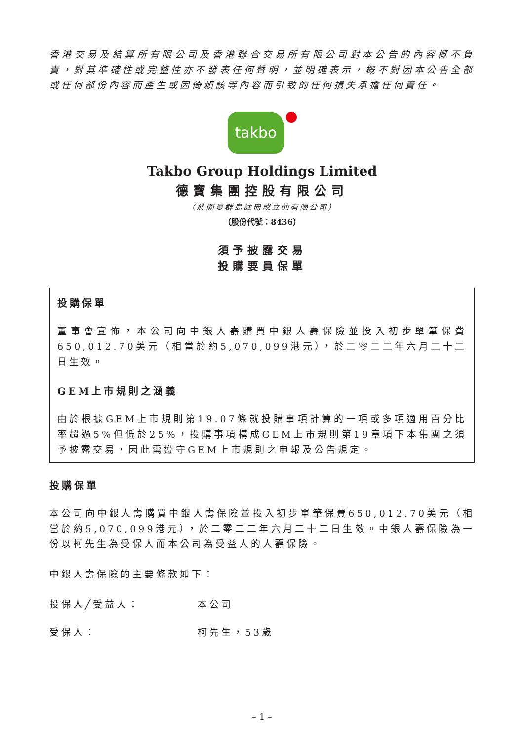香港交易及結算所有限公司及香港聯合交易所有限公司對本公告的內容概不負責，對其準確性或完整性亦不發表任何聲明，並明確表示，概不對因本公告全部或任何部份內容而產生或因倚賴該等內容而引致的任何損失承擔任何責任。
takbo
Takbo Group Holdings Limited
德寶集團控股有限公司
（於開曼群島註冊成立的有限公司）
（股份代號：8436）
須予披露交易
投購要員保單
投購保單
董事會宣佈，本公司向中銀人壽購買中銀人壽保險並投入初步單筆保費650,012.70美元（相當於約5,070,099港元），於二零二二年六月二十二日生效。
GEM上市規則之涵義
由於根據GEM上市規則第19.07條就投購事項計算的一項或多項適用百分比率超過5%但低於25%，投購事項構成GEM上市規則第19章項下本集團之須予披露交易，因此需遵守GEM上市規則之申報及公告規定。
投購保單
本公司向中銀人壽購買中銀人壽保險並投入初步單筆保費650,012.70美元（相當於約5,070,099港元），於二零二二年六月二十二日生效。中銀人壽保險為一份以柯先生為受保人而本公司為受益人的人壽保險。
中銀人壽保險的主要條款如下：
投保人╱受益人： 本公司
受保人： 柯先生，53歲
– 1 –